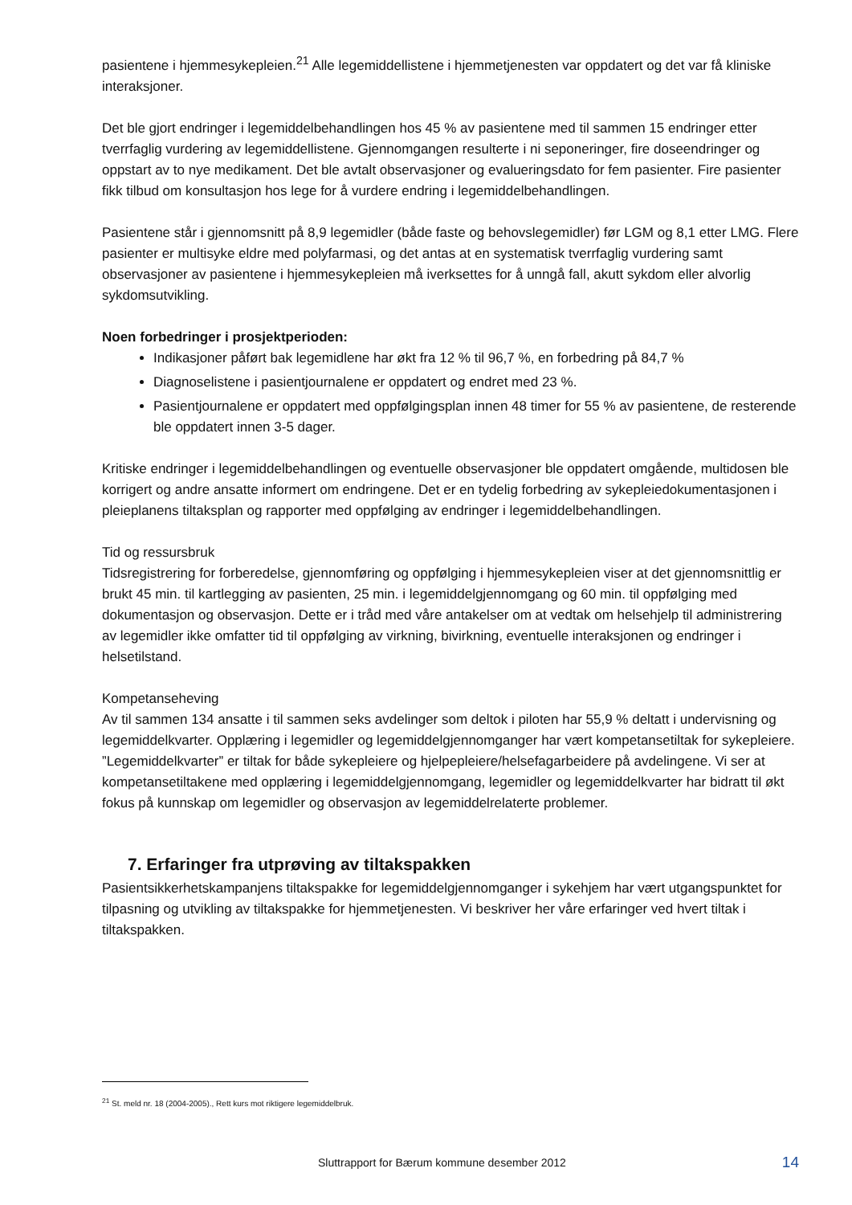pasientene i hjemmesykepleien.<sup>21</sup> Alle legemiddellistene i hjemmetjenesten var oppdatert og det var få kliniske interaksjoner.
Det ble gjort endringer i legemiddelbehandlingen hos 45 % av pasientene med til sammen 15 endringer etter tverrfaglig vurdering av legemiddellistene. Gjennomgangen resulterte i ni seponeringer, fire doseendringer og oppstart av to nye medikament. Det ble avtalt observasjoner og evalueringsdato for fem pasienter. Fire pasienter fikk tilbud om konsultasjon hos lege for å vurdere endring i legemiddelbehandlingen.
Pasientene står i gjennomsnitt på 8,9 legemidler (både faste og behovslegemidler) før LGM og 8,1 etter LMG. Flere pasienter er multisyke eldre med polyfarmasi, og det antas at en systematisk tverrfaglig vurdering samt observasjoner av pasientene i hjemmesykepleien må iverksettes for å unngå fall, akutt sykdom eller alvorlig sykdomsutvikling.
Noen forbedringer i prosjektperioden:
Indikasjoner påført bak legemidlene har økt fra 12 % til 96,7 %, en forbedring på 84,7 %
Diagnoselistene i pasientjournalene er oppdatert og endret med 23 %.
Pasientjournalene er oppdatert med oppfølgingsplan innen 48 timer for 55 % av pasientene, de resterende ble oppdatert innen 3-5 dager.
Kritiske endringer i legemiddelbehandlingen og eventuelle observasjoner ble oppdatert omgående, multidosen ble korrigert og andre ansatte informert om endringene. Det er en tydelig forbedring av sykepleiedokumentasjonen i pleieplanens tiltaksplan og rapporter med oppfølging av endringer i legemiddelbehandlingen.
Tid og ressursbruk
Tidsregistrering for forberedelse, gjennomføring og oppfølging i hjemmesykepleien viser at det gjennomsnittlig er brukt 45 min. til kartlegging av pasienten, 25 min. i legemiddelgjennomgang og 60 min. til oppfølging med dokumentasjon og observasjon. Dette er i tråd med våre antakelser om at vedtak om helsehjelp til administrering av legemidler ikke omfatter tid til oppfølging av virkning, bivirkning, eventuelle interaksjonen og endringer i helsetilstand.
Kompetanseheving
Av til sammen 134 ansatte i til sammen seks avdelinger som deltok i piloten har 55,9 % deltatt i undervisning og legemiddelkvarter. Opplæring i legemidler og legemiddelgjennomganger har vært kompetansetiltak for sykepleiere. ”Legemiddelkvarter” er tiltak for både sykepleiere og hjelpepleiere/helsefagarbeidere på avdelingene. Vi ser at kompetansetiltakene med opplæring i legemiddelgjennomgang, legemidler og legemiddelkvarter har bidratt til økt fokus på kunnskap om legemidler og observasjon av legemiddelrelaterte problemer.
7. Erfaringer fra utprøving av tiltakspakken
Pasientsikkerhetskampanjens tiltakspakke for legemiddelgjennomganger i sykehjem har vært utgangspunktet for tilpasning og utvikling av tiltakspakke for hjemmetjenesten. Vi beskriver her våre erfaringer ved hvert tiltak i tiltakspakken.
<sup>21</sup> St. meld nr. 18 (2004-2005)., Rett kurs mot riktigere legemiddelbruk.
Sluttrapport for Bærum kommune desember 2012 14